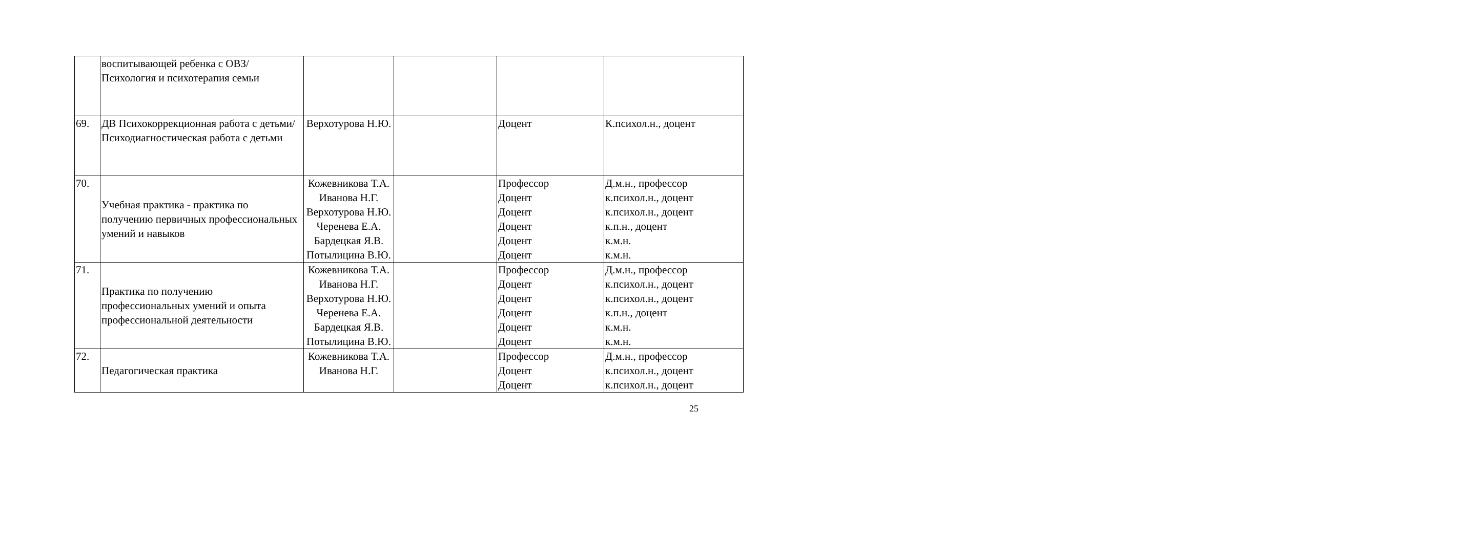| | воспитывающей ребенка с ОВЗ/Психология и психотерапия семьи | | | | |
| 69. | ДВ Психокоррекционная работа с детьми/Психодиагностическая работа с детьми | Верхотурова Н.Ю. | | Доцент | К.психол.н., доцент |
| 70. | Учебная практика - практика по получению первичных профессиональных умений и навыков | Кожевникова Т.А. Иванова Н.Г. Верхотурова Н.Ю. Черенева Е.А. Бардецкая Я.В. Потылицина В.Ю. | | Профессор Доцент Доцент Доцент Доцент Доцент | Д.м.н., профессор к.психол.н., доцент к.психол.н., доцент к.п.н., доцент к.м.н. к.м.н. |
| 71. | Практика по получению профессиональных умений и опыта профессиональной деятельности | Кожевникова Т.А. Иванова Н.Г. Верхотурова Н.Ю. Черенева Е.А. Бардецкая Я.В. Потылицина В.Ю. | | Профессор Доцент Доцент Доцент Доцент Доцент | Д.м.н., профессор к.психол.н., доцент к.психол.н., доцент к.п.н., доцент к.м.н. к.м.н. |
| 72. | Педагогическая практика | Кожевникова Т.А. Иванова Н.Г. | | Профессор Доцент Доцент | Д.м.н., профессор к.психол.н., доцент к.психол.н., доцент |
25